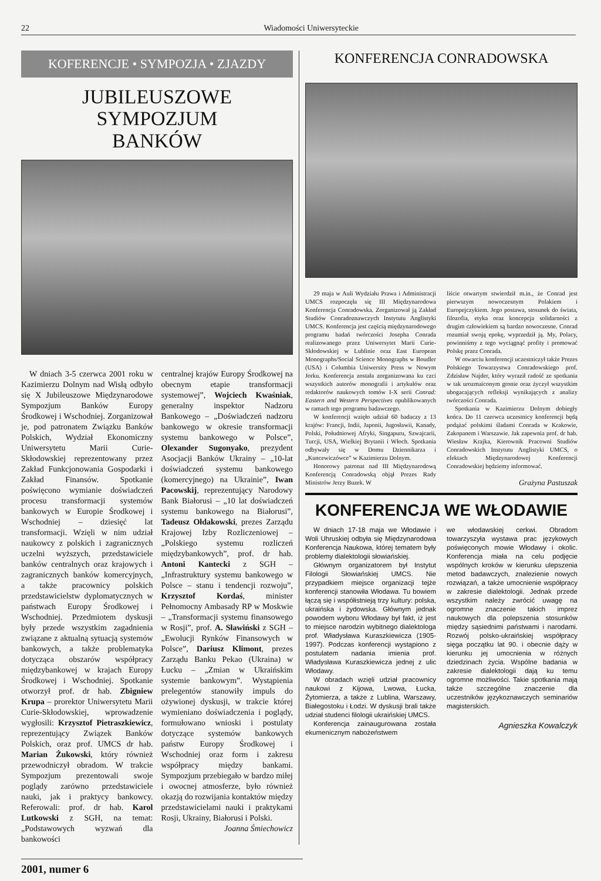22 Wiadomości Uniwersyteckie
KOFERENCJE • SYMPOZJA • ZJAZDY
JUBILEUSZOWE SYMPOZJUM
BANKÓW
W dniach 3-5 czerwca 2001 roku w Kazimierzu Dolnym nad Wisłą odbyło się X Jubileuszowe Międzynarodowe Sympozjum Banków Europy Środkowej i Wschodniej. Zorganizował je, pod patronatem Związku Banków Polskich, Wydział Ekonomiczny Uniwersytetu Marii Curie-Skłodowskiej reprezentowany przez Zakład Funkcjonowania Gospodarki i Zakład Finansów. Spotkanie poświęcono wymianie doświadczeń procesu transformacji systemów bankowych w Europie Środkowej i Wschodniej – dziesięć lat transformacji. Wzięli w nim udział naukowcy z polskich i zagranicznych uczelni wyższych, przedstawiciele banków centralnych oraz krajowych i zagranicznych banków komercyjnych, a także pracownicy polskich przedstawicielstw dyplomatycznych w państwach Europy Środkowej i Wschodniej. Przedmiotem dyskusji były przede wszystkim zagadnienia związane z aktualną sytuacją systemów bankowych, a także problematyka dotycząca obszarów współpracy międzybankowej w krajach Europy Środkowej i Wschodniej. Spotkanie otworzył prof. dr hab. Zbigniew Krupa – prorektor Uniwersytetu Marii Curie-Skłodowskiej, wprowadzenie wygłosili: Krzysztof Pietraszkiewicz, reprezentujący Związek Banków Polskich, oraz prof. UMCS dr hab. Marian Żukowski, który również przewodniczył obradom. W trakcie Sympozjum prezentowali swoje poglądy zarówno przedstawiciele nauki, jak i praktycy bankowcy. Referowali: prof. dr hab. Karol Lutkowski z SGH, na temat: „Podstawowych wyzwań dla bankowości
centralnej krajów Europy Środkowej na obecnym etapie transformacji systemowej”, Wojciech Kwaśniak, generalny inspektor Nadzoru Bankowego – „Doświadczeń nadzoru bankowego w okresie transformacji systemu bankowego w Polsce”, Olexander Sugonyako, prezydent Asocjacji Banków Ukrainy – „10-lat doświadczeń systemu bankowego (komercyjnego) na Ukrainie”, Iwan Pacowskij, reprezentujący Narodowy Bank Białorusi – „10 lat doświadczeń systemu bankowego na Białorusi”, Tadeusz Ołdakowski, prezes Zarządu Krajowej Izby Rozliczeniowej – „Polskiego systemu rozliczeń międzybankowych”, prof. dr hab. Antoni Kantecki z SGH – „Infrastruktury systemu bankowego w Polsce – stanu i tendencji rozwoju”, Krzysztof Kordaś, minister Pełnomocny Ambasady RP w Moskwie – „Transformacji systemu finansowego w Rosji”, prof. A. Sławiński z SGH – „Ewolucji Rynków Finansowych w Polsce”, Dariusz Klimont, prezes Zarządu Banku Pekao (Ukraina) w Łucku – „Zmian w Ukraińskim systemie bankowym”. Wystąpienia prelegentów stanowiły impuls do ożywionej dyskusji, w trakcie której wymieniano doświadczenia i poglądy, formułowano wnioski i postulaty dotyczące systemów bankowych państw Europy Środkowej i Wschodniej oraz form i zakresu współpracy między bankami. Sympozjum przebiegało w bardzo miłej i owocnej atmosferze, było również okazją do rozwijania kontaktów między przedstawicielami nauki i praktykami Rosji, Ukrainy, Białorusi i Polski.
Joanna Śmiechowicz
KONFERENCJA CONRADOWSKA
29 maja w Auli Wydziału Prawa i Administracji UMCS rozpoczęła się III Międzynarodowa Konferencja Conradowska. Zorganizował ją Zakład Studiów Conradoznawczych Instytutu Anglistyki UMCS. Konferencja jest częścią międzynarodowego programu badań twórczości Josepha Conrada realizowanego przez Uniwersytet Marii Curie-Skłodowskiej w Lublinie oraz East European Monographs/Social Science Monographs w Boudler (USA) i Columbia Uniwersity Press w Nowym Jorku. Konferencja została zorganizowana ku czci wszystkich autorów monografii i artykułów oraz redaktorów naukowych tomów I-X serii Conrad: Eastern and Western Perspectives opublikowanych w ramach tego programu badawczego.
W konferencji wzięło udział 60 badaczy z 13 krajów: Francji, Indii, Japonii, Jugosławii, Kanady, Polski, Południowej Afryki, Singapuru, Szwajcarii, Turcji, USA, Wielkiej Brytanii i Włoch. Spotkania odbywały się w Domu Dziennikarza i „Kuncewiczówce” w Kazimierzu Dolnym.
Honorowy patronat nad III Międzynarodową Konferencją Conradowską objął Prezes Rady Ministrów Jerzy Buzek. W
liście otwartym stwierdził m.in., że Conrad jest pierwszym nowoczesnym Polakiem i Europejczykiem. Jego postawa, stosunek do świata, filozofia, etyka oraz koncepcja solidarności z drugim człowiekiem są bardzo nowoczesne. Conrad rozumiał swoją epokę, wyprzedził ją. My, Polacy, powinniśmy z tego wyciągnąć profity i promować Polskę przez Conrada.
W otwarciu konferencji uczestniczył także Prezes Polskiego Towarzystwa Conradowskiego prof. Zdzisław Najder, który wyraził radość ze spotkania w tak urozmaiconym gronie oraz życzył wszystkim ubogacających refleksji wynikających z analizy twórczości Conrada.
Spotkania w Kazimierzu Dolnym dobiegły końca. Do 11 czerwca uczestnicy konferencji będą podążać polskimi śladami Conrada w Krakowie, Zakopanem i Warszawie. Jak zapewnia prof. dr hab. Wiesław Krajka, Kierownik Pracowni Studiów Conradowskich Instytutu Anglistyki UMCS, o efektach Międzynarodowej Konferencji Conradowskiej będziemy informować.
Grażyna Pastuszak
KONFERENCJA WE WŁODAWIE
W dniach 17-18 maja we Włodawie i Woli Uhruskiej odbyła się Międzynarodowa Konferencja Naukowa, której tematem były problemy dialektologii słowiańskiej.
Głównym organizatorem był Instytut Filologii Słowiańskiej UMCS. Nie przypadkiem miejsce organizacji tejże konferencji stanowiła Włodawa. Tu bowiem łączą się i współistnieją trzy kultury: polska, ukraińska i żydowska. Głównym jednak powodem wyboru Włodawy był fakt, iż jest to miejsce narodzin wybitnego dialektologa prof. Władysława Kuraszkiewicza (1905-1997). Podczas konferencji wystąpiono z postulatem nadania imienia prof. Władysława Kuraszkiewicza jednej z ulic Włodawy.
W obradach wzięli udział pracownicy naukowi z Kijowa, Lwowa, Łucka, Żytomierza, a także z Lublina, Warszawy, Białegostoku i Łodzi. W dyskusji brali także udział studenci filologii ukraińskiej UMCS.
Konferencja zainaugurowana została ekumenicznym nabożeństwem
we włodawskiej cerkwi. Obradom towarzyszyła wystawa prac językowych poświęconych mowie Włodawy i okolic. Konferencja miała na celu podjęcie wspólnych kroków w kierunku ulepszenia metod badawczych, znalezienie nowych rozwiązań, a także umocnienie współpracy w zakresie dialektologii. Jednak przede wszystkim należy zwrócić uwagę na ogromne znaczenie takich imprez naukowych dla polepszenia stosunków między sąsiednimi państwami i narodami. Rozwój polsko-ukraińskiej współpracy sięga początku lat 90. i obecnie dąży w kierunku jej umocnienia w różnych dziedzinach życia. Wspólne badania w zakresie dialektologii dają ku temu ogromne możliwości. Takie spotkania mają także szczególne znaczenie dla uczestników językoznawczych seminariów magisterskich.
Agnieszka Kowalczyk
2001, numer 6